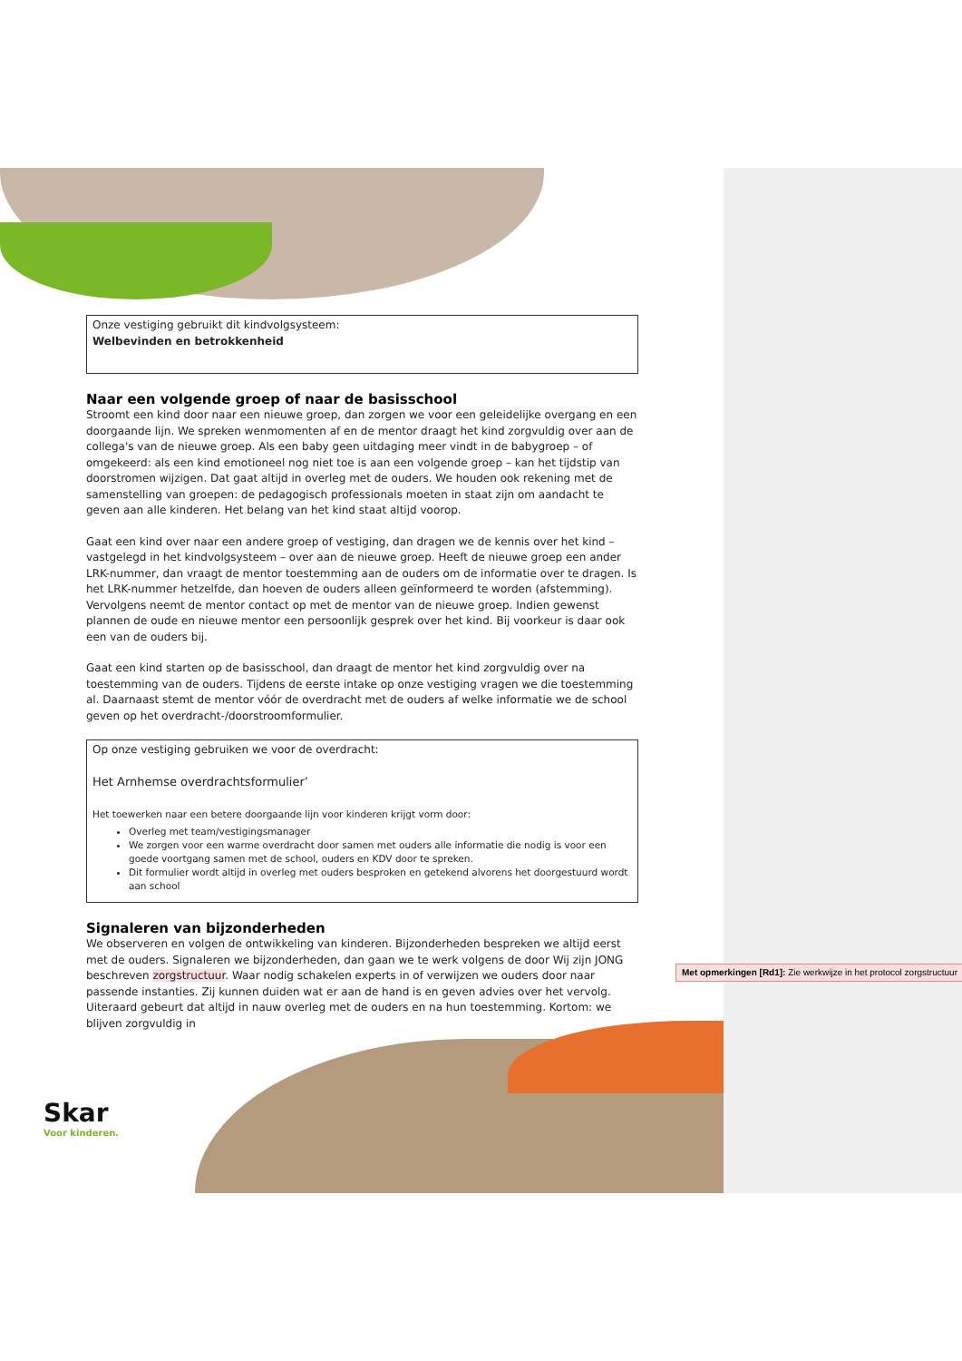Onze vestiging gebruikt dit kindvolgsysteem:
Welbevinden en betrokkenheid
Naar een volgende groep of naar de basisschool
Stroomt een kind door naar een nieuwe groep, dan zorgen we voor een geleidelijke overgang en een doorgaande lijn. We spreken wenmomenten af en de mentor draagt het kind zorgvuldig over aan de collega's van de nieuwe groep. Als een baby geen uitdaging meer vindt in de babygroep – of omgekeerd: als een kind emotioneel nog niet toe is aan een volgende groep – kan het tijdstip van doorstromen wijzigen. Dat gaat altijd in overleg met de ouders. We houden ook rekening met de samenstelling van groepen: de pedagogisch professionals moeten in staat zijn om aandacht te geven aan alle kinderen. Het belang van het kind staat altijd voorop.
Gaat een kind over naar een andere groep of vestiging, dan dragen we de kennis over het kind – vastgelegd in het kindvolgsysteem – over aan de nieuwe groep. Heeft de nieuwe groep een ander LRK-nummer, dan vraagt de mentor toestemming aan de ouders om de informatie over te dragen. Is het LRK-nummer hetzelfde, dan hoeven de ouders alleen geïnformeerd te worden (afstemming). Vervolgens neemt de mentor contact op met de mentor van de nieuwe groep. Indien gewenst plannen de oude en nieuwe mentor een persoonlijk gesprek over het kind. Bij voorkeur is daar ook een van de ouders bij.
Gaat een kind starten op de basisschool, dan draagt de mentor het kind zorgvuldig over na toestemming van de ouders. Tijdens de eerste intake op onze vestiging vragen we die toestemming al. Daarnaast stemt de mentor vóór de overdracht met de ouders af welke informatie we de school geven op het overdracht-/doorstroomformulier.
Op onze vestiging gebruiken we voor de overdracht:
Het Arnhemse overdrachtsformulier’
Het toewerken naar een betere doorgaande lijn voor kinderen krijgt vorm door:
Overleg met team/vestigingsmanager
We zorgen voor een warme overdracht door samen met ouders alle informatie die nodig is voor een goede voortgang samen met de school, ouders en KDV door te spreken.
Dit formulier wordt altijd in overleg met ouders besproken en getekend alvorens het doorgestuurd wordt aan school
Signaleren van bijzonderheden
We observeren en volgen de ontwikkeling van kinderen. Bijzonderheden bespreken we altijd eerst met de ouders. Signaleren we bijzonderheden, dan gaan we te werk volgens de door Wij zijn JONG beschreven zorgstructuur. Waar nodig schakelen experts in of verwijzen we ouders door naar passende instanties. Zij kunnen duiden wat er aan de hand is en geven advies over het vervolg. Uiteraard gebeurt dat altijd in nauw overleg met de ouders en na hun toestemming. Kortom: we blijven zorgvuldig in
Met opmerkingen [Rd1]: Zie werkwijze in het protocol zorgstructuur
Skar
Voor kinderen.